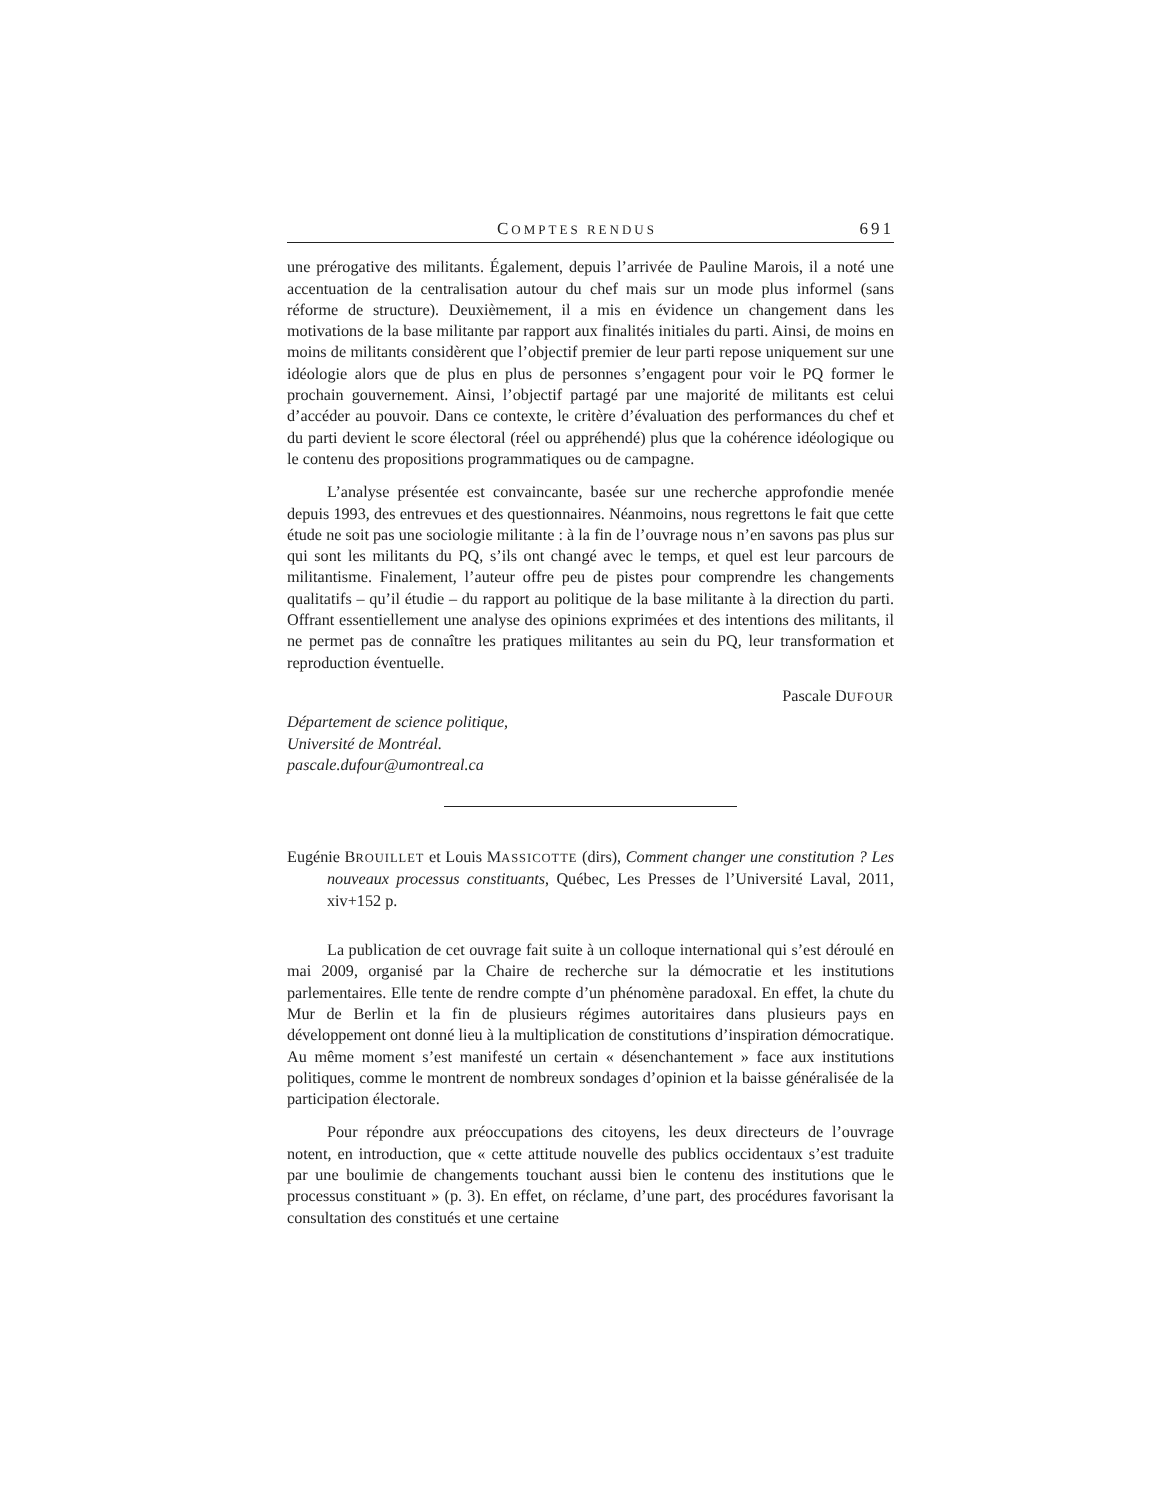COMPTES RENDUS 691
une prérogative des militants. Également, depuis l’arrivée de Pauline Marois, il a noté une accentuation de la centralisation autour du chef mais sur un mode plus informel (sans réforme de structure). Deuxièmement, il a mis en évidence un changement dans les motivations de la base militante par rapport aux finalités initiales du parti. Ainsi, de moins en moins de militants considèrent que l’objectif premier de leur parti repose uniquement sur une idéologie alors que de plus en plus de personnes s’engagent pour voir le PQ former le prochain gouvernement. Ainsi, l’objectif partagé par une majorité de militants est celui d’accéder au pouvoir. Dans ce contexte, le critère d’évaluation des performances du chef et du parti devient le score électoral (réel ou appréhendé) plus que la cohérence idéologique ou le contenu des propositions programmatiques ou de campagne.
L’analyse présentée est convaincante, basée sur une recherche approfondie menée depuis 1993, des entrevues et des questionnaires. Néanmoins, nous regrettons le fait que cette étude ne soit pas une sociologie militante : à la fin de l’ouvrage nous n’en savons pas plus sur qui sont les militants du PQ, s’ils ont changé avec le temps, et quel est leur parcours de militantisme. Finalement, l’auteur offre peu de pistes pour comprendre les changements qualitatifs – qu’il étudie – du rapport au politique de la base militante à la direction du parti. Offrant essentiellement une analyse des opinions exprimées et des intentions des militants, il ne permet pas de connaître les pratiques militantes au sein du PQ, leur transformation et reproduction éventuelle.
Pascale DUFOUR
Département de science politique,
Université de Montréal.
pascale.dufour@umontreal.ca
Eugénie BROUILLET et Louis MASSICOTTE (dirs), Comment changer une constitution ? Les nouveaux processus constituants, Québec, Les Presses de l’Université Laval, 2011, xiv+152 p.
La publication de cet ouvrage fait suite à un colloque international qui s’est déroulé en mai 2009, organisé par la Chaire de recherche sur la démocratie et les institutions parlementaires. Elle tente de rendre compte d’un phénomène paradoxal. En effet, la chute du Mur de Berlin et la fin de plusieurs régimes autoritaires dans plusieurs pays en développement ont donné lieu à la multiplication de constitutions d’inspiration démocratique. Au même moment s’est manifesté un certain « désenchantement » face aux institutions politiques, comme le montrent de nombreux sondages d’opinion et la baisse généralisée de la participation électorale.
Pour répondre aux préoccupations des citoyens, les deux directeurs de l’ouvrage notent, en introduction, que « cette attitude nouvelle des publics occidentaux s’est traduite par une boulimie de changements touchant aussi bien le contenu des institutions que le processus constituant » (p. 3). En effet, on réclame, d’une part, des procédures favorisant la consultation des constitués et une certaine